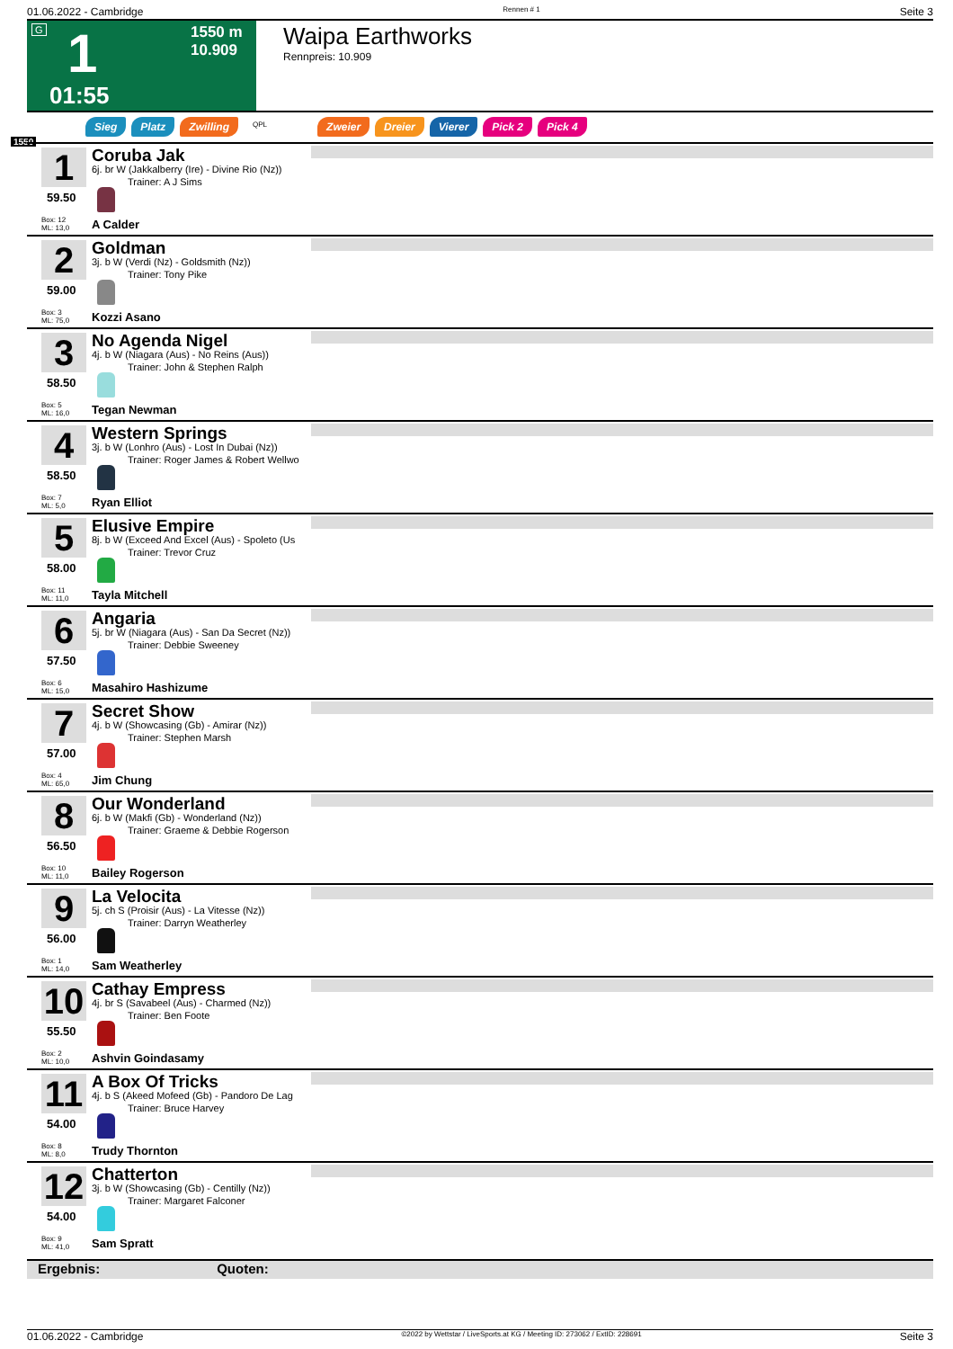01.06.2022 - Cambridge Rennen # 1 Seite 3
G 1 1550 m
10.909
01:55
Waipa Earthworks
Rennpreis: 10.909
Sieg Platz Zwilling QPL Zweier Dreier Vierer Pick 2 Pick 4
1550
1
59.50
Box: 12
ML: 13,0
Coruba Jak
6j. br W (Jakkalberry (Ire) - Divine Rio (Nz))
Trainer: A J Sims
A Calder
2
59.00
Box: 3
ML: 75,0
Goldman
3j. b W (Verdi (Nz) - Goldsmith (Nz))
Trainer: Tony Pike
Kozzi Asano
3
58.50
Box: 5
ML: 16,0
No Agenda Nigel
4j. b W (Niagara (Aus) - No Reins (Aus))
Trainer: John & Stephen Ralph
Tegan Newman
4
58.50
Box: 7
ML: 5,0
Western Springs
3j. b W (Lonhro (Aus) - Lost In Dubai (Nz))
Trainer: Roger James & Robert Wellwo
Ryan Elliot
5
58.00
Box: 11
ML: 11,0
Elusive Empire
8j. b W (Exceed And Excel (Aus) - Spoleto (Us
Trainer: Trevor Cruz
Tayla Mitchell
6
57.50
Box: 6
ML: 15,0
Angaria
5j. br W (Niagara (Aus) - San Da Secret (Nz))
Trainer: Debbie Sweeney
Masahiro Hashizume
7
57.00
Box: 4
ML: 65,0
Secret Show
4j. b W (Showcasing (Gb) - Amirar (Nz))
Trainer: Stephen Marsh
Jim Chung
8
56.50
Box: 10
ML: 11,0
Our Wonderland
6j. b W (Makfi (Gb) - Wonderland (Nz))
Trainer: Graeme & Debbie Rogerson
Bailey Rogerson
9
56.00
Box: 1
ML: 14,0
La Velocita
5j. ch S (Proisir (Aus) - La Vitesse (Nz))
Trainer: Darryn Weatherley
Sam Weatherley
10
55.50
Box: 2
ML: 10,0
Cathay Empress
4j. br S (Savabeel (Aus) - Charmed (Nz))
Trainer: Ben Foote
Ashvin Goindasamy
11
54.00
Box: 8
ML: 8,0
A Box Of Tricks
4j. b S (Akeed Mofeed (Gb) - Pandoro De Lag
Trainer: Bruce Harvey
Trudy Thornton
12
54.00
Box: 9
ML: 41,0
Chatterton
3j. b W (Showcasing (Gb) - Centilly (Nz))
Trainer: Margaret Falconer
Sam Spratt
Ergebnis: Quoten:
01.06.2022 - Cambridge ©2022 by Wettstar / LiveSports.at KG / Meeting ID: 273062 / ExtID: 228691 Seite 3